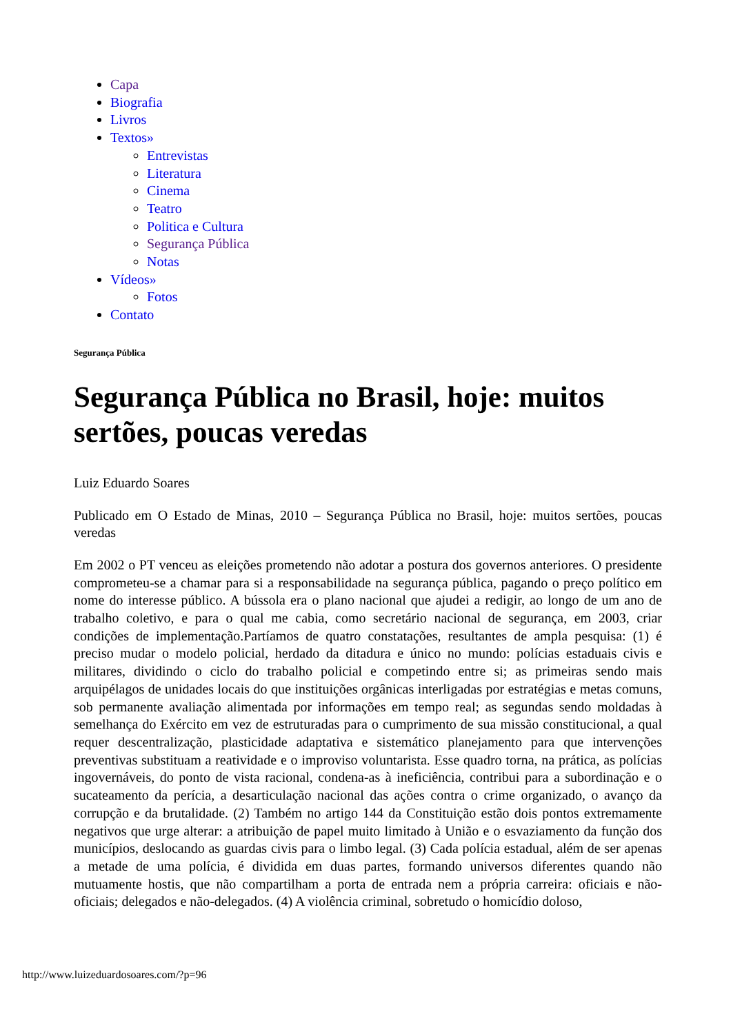Capa
Biografia
Livros
Textos»
Entrevistas
Literatura
Cinema
Teatro
Politica e Cultura
Segurança Pública
Notas
Vídeos»
Fotos
Contato
Segurança Pública
Segurança Pública no Brasil, hoje: muitos sertões, poucas veredas
Luiz Eduardo Soares
Publicado em O Estado de Minas, 2010 – Segurança Pública no Brasil, hoje: muitos sertões, poucas veredas
Em 2002 o PT venceu as eleições prometendo não adotar a postura dos governos anteriores. O presidente comprometeu-se a chamar para si a responsabilidade na segurança pública, pagando o preço político em nome do interesse público. A bússola era o plano nacional que ajudei a redigir, ao longo de um ano de trabalho coletivo, e para o qual me cabia, como secretário nacional de segurança, em 2003, criar condições de implementação.Partíamos de quatro constatações, resultantes de ampla pesquisa: (1) é preciso mudar o modelo policial, herdado da ditadura e único no mundo: polícias estaduais civis e militares, dividindo o ciclo do trabalho policial e competindo entre si; as primeiras sendo mais arquipélagos de unidades locais do que instituições orgânicas interligadas por estratégias e metas comuns, sob permanente avaliação alimentada por informações em tempo real; as segundas sendo moldadas à semelhança do Exército em vez de estruturadas para o cumprimento de sua missão constitucional, a qual requer descentralização, plasticidade adaptativa e sistemático planejamento para que intervenções preventivas substituam a reatividade e o improviso voluntarista. Esse quadro torna, na prática, as polícias ingovernáveis, do ponto de vista racional, condena-as à ineficiência, contribui para a subordinação e o sucateamento da perícia, a desarticulação nacional das ações contra o crime organizado, o avanço da corrupção e da brutalidade. (2) Também no artigo 144 da Constituição estão dois pontos extremamente negativos que urge alterar: a atribuição de papel muito limitado à União e o esvaziamento da função dos municípios, deslocando as guardas civis para o limbo legal. (3) Cada polícia estadual, além de ser apenas a metade de uma polícia, é dividida em duas partes, formando universos diferentes quando não mutuamente hostis, que não compartilham a porta de entrada nem a própria carreira: oficiais e não-oficiais; delegados e não-delegados. (4) A violência criminal, sobretudo o homicídio doloso,
http://www.luizeduardosoares.com/?p=96